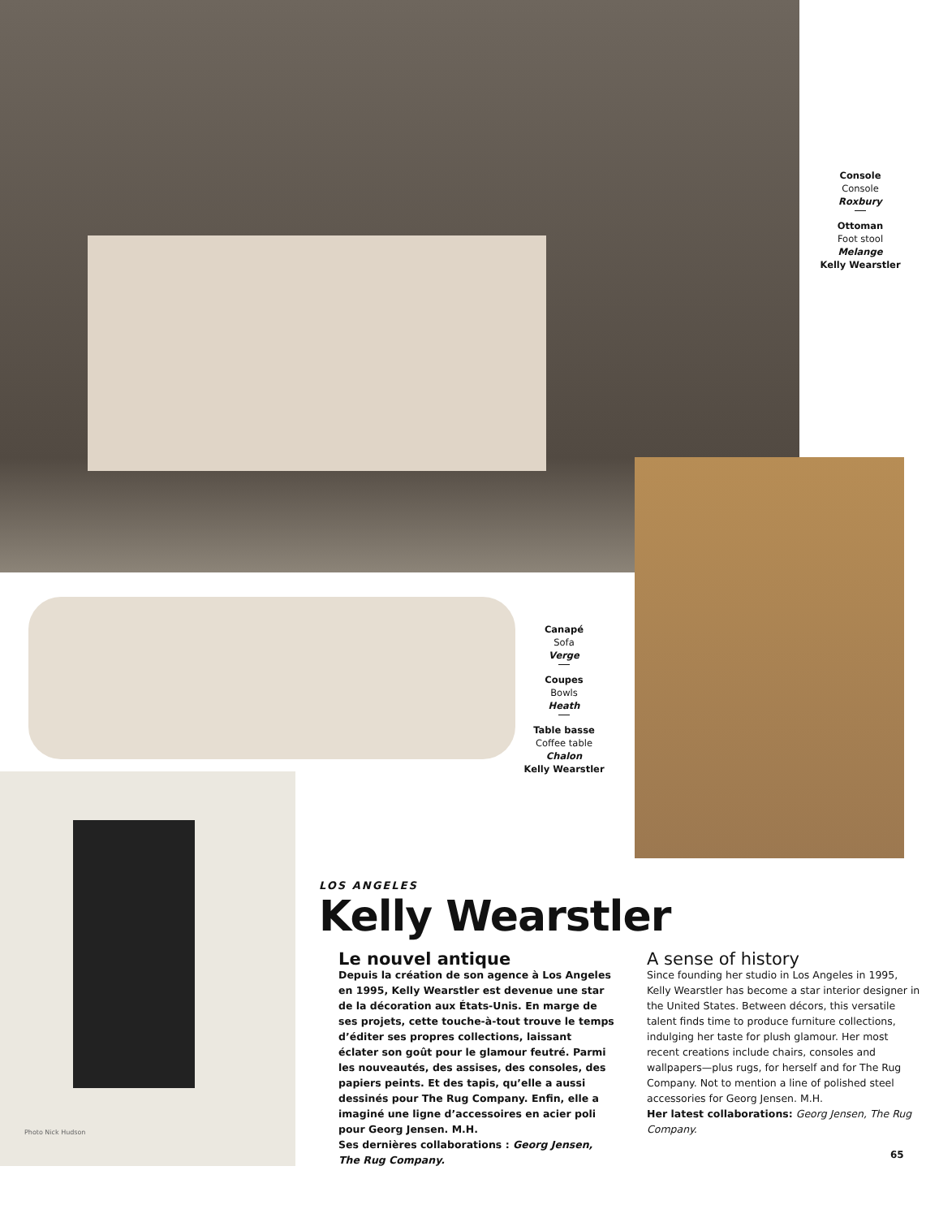Console
Console
Roxbury
Ottoman
Foot stool
Melange
Kelly Wearstler
Canapé
Sofa
Verge
Coupes
Bowls
Heath
Table basse
Coffee table
Chalon
Kelly Wearstler
LOS ANGELES
Kelly Wearstler
Le nouvel antique
Depuis la création de son agence à Los Angeles en 1995, Kelly Wearstler est devenue une star de la décoration aux États-Unis. En marge de ses projets, cette touche-à-tout trouve le temps d’éditer ses propres collections, laissant éclater son goût pour le glamour feutré. Parmi les nouveautés, des assises, des consoles, des papiers peints. Et des tapis, qu’elle a aussi dessinés pour The Rug Company. Enfin, elle a imaginé une ligne d’accessoires en acier poli pour Georg Jensen. M.H.
Ses dernières collaborations : Georg Jensen, The Rug Company.
A sense of history
Since founding her studio in Los Angeles in 1995, Kelly Wearstler has become a star interior designer in the United States. Between décors, this versatile talent finds time to produce furniture collections, indulging her taste for plush glamour. Her most recent creations include chairs, consoles and wallpapers—plus rugs, for herself and for The Rug Company. Not to mention a line of polished steel accessories for Georg Jensen. M.H.
Her latest collaborations: Georg Jensen, The Rug Company.
Photo Nick Hudson
65